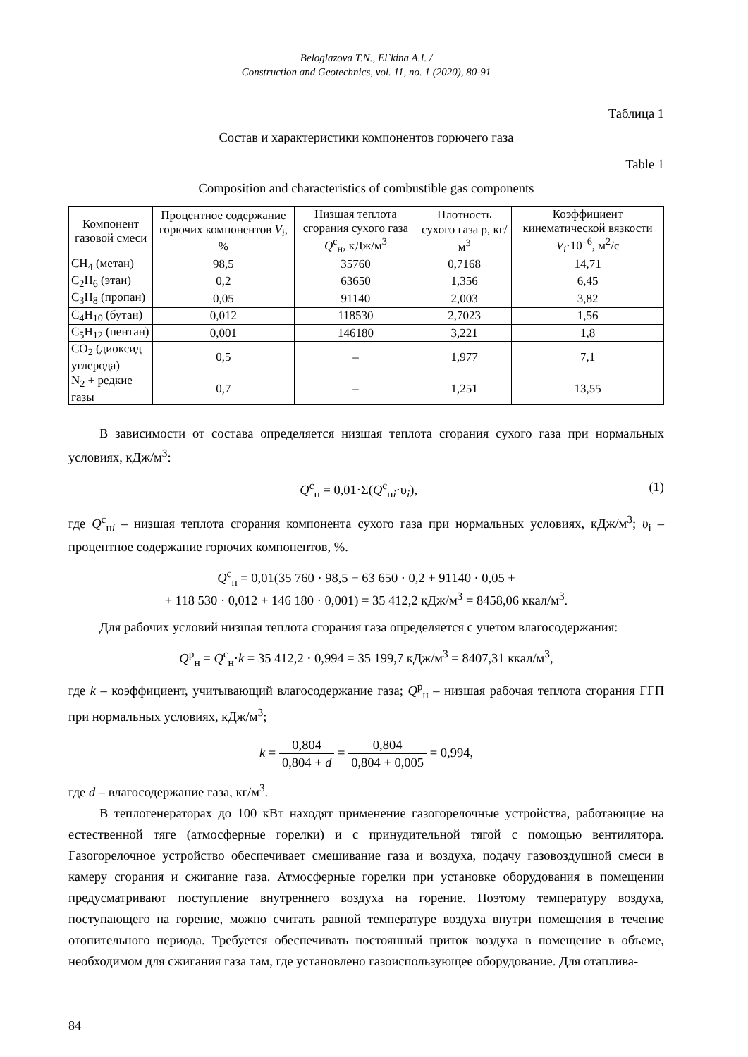Beloglazova T.N., El`kina A.I. /
Construction and Geotechnics, vol. 11, no. 1 (2020), 80-91
Таблица 1
Состав и характеристики компонентов горючего газа
Table 1
Composition and characteristics of combustible gas components
| Компонент газовой смеси | Процентное содержание горючих компонентов V<sub>i</sub> , % | Низшая теплота сгорания сухого газа Q<sup>с</sup><sub>н</sub>, кДж/м<sup>3</sup> | Плотность сухого газа ρ, кг/м<sup>3</sup> | Коэффициент кинематической вязкости V<sub>i</sub> ·10<sup>–6</sup>, м<sup>2</sup>/с |
| --- | --- | --- | --- | --- |
| CH<sub>4</sub> (метан) | 98,5 | 35760 | 0,7168 | 14,71 |
| C<sub>2</sub>H<sub>6</sub> (этан) | 0,2 | 63650 | 1,356 | 6,45 |
| C<sub>3</sub>H<sub>8</sub> (пропан) | 0,05 | 91140 | 2,003 | 3,82 |
| C<sub>4</sub>H<sub>10</sub> (бутан) | 0,012 | 118530 | 2,7023 | 1,56 |
| C<sub>5</sub>H<sub>12</sub> (пентан) | 0,001 | 146180 | 3,221 | 1,8 |
| CO<sub>2</sub> (диоксид углерода) | 0,5 | – | 1,977 | 7,1 |
| N<sub>2</sub> + редкие газы | 0,7 | – | 1,251 | 13,55 |
В зависимости от состава определяется низшая теплота сгорания сухого газа при нормальных условиях, кДж/м<sup>3</sup>:
Q<sup>с</sup><sub>н</sub> = 0,01·Σ(Q<sup>с</sup><sub>нi</sub>·υ<sub>i</sub>), (1)
где Q<sup>с</sup><sub>нi</sub> – низшая теплота сгорания компонента сухого газа при нормальных условиях, кДж/м<sup>3</sup>; υ<sub>i</sub> – процентное содержание горючих компонентов, %.
Q<sup>с</sup><sub>н</sub> = 0,01(35 760 · 98,5 + 63 650 · 0,2 + 91140 · 0,05 +
+ 118 530 · 0,012 + 146 180 · 0,001) = 35 412,2 кДж/м<sup>3</sup> = 8458,06 ккал/м<sup>3</sup>.
Для рабочих условий низшая теплота сгорания газа определяется с учетом влагосодержания:
Q<sup>р</sup><sub>н</sub> = Q<sup>с</sup><sub>н</sub>·k = 35 412,2 · 0,994 = 35 199,7 кДж/м<sup>3</sup> = 8407,31 ккал/м<sup>3</sup>,
где k – коэффициент, учитывающий влагосодержание газа; Q<sup>р</sup><sub>н</sub> – низшая рабочая теплота сгорания ГГП при нормальных условиях, кДж/м<sup>3</sup>;
k = 0,804 0,804 + d = 0,804 0,804 + 0,005 = 0,994,
где d – влагосодержание газа, кг/м<sup>3</sup>.
В теплогенераторах до 100 кВт находят применение газогорелочные устройства, работающие на естественной тяге (атмосферные горелки) и с принудительной тягой с помощью вентилятора. Газогорелочное устройство обеспечивает смешивание газа и воздуха, подачу газовоздушной смеси в камеру сгорания и сжигание газа. Атмосферные горелки при установке оборудования в помещении предусматривают поступление внутреннего воздуха на горение. Поэтому температуру воздуха, поступающего на горение, можно считать равной температуре воздуха внутри помещения в течение отопительного периода. Требуется обеспечивать постоянный приток воздуха в помещение в объеме, необходимом для сжигания газа там, где установлено газоиспользующее оборудование. Для отаплива-
84